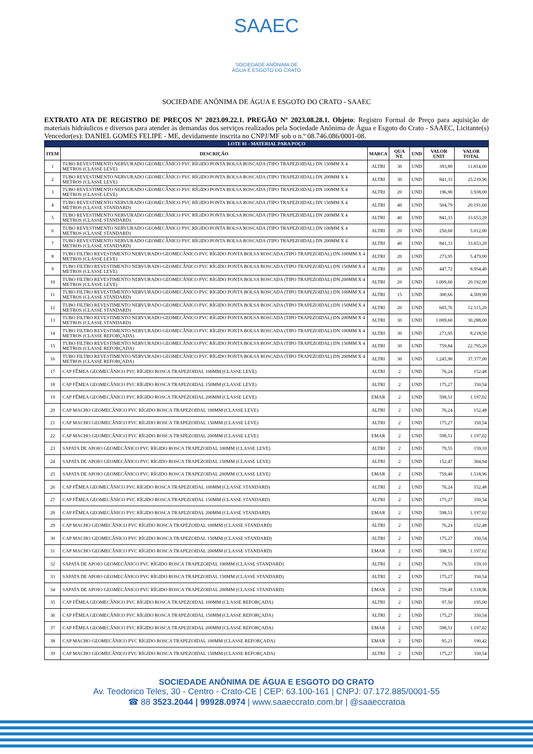SAAEC
SOCIEDADE ANÔNIMA DE
ÁGUA E ESGOTO DO CRATO
SOCIEDADE ANÔNIMA DE ÁGUA E ESGOTO DO CRATO - SAAEC
EXTRATO ATA DE REGISTRO DE PREÇOS Nº 2023.09.22.1. PREGÃO Nº 2023.08.28.1. Objeto: Registro Formal de Preço para aquisição de materiais hidráulicos e diversos para atender às demandas dos serviços realizados pela Sociedade Anônima de Água e Esgoto do Crato - SAAEC, Licitante(s) Vencedor(es): DANIEL GOMES FELIPE - ME, devidamente inscrita no CNPJ/MF sob o n.º 08.746.086/0001-08.
| LOTE 01 - MATERIAL PARA POÇO | | | | | | |
| ITEM | DESCRIÇÃO | MARCA | QUA NT. | UND | VALOR UNIT | VALOR TOTAL |
| 1 | TUBO REVESTIMENTO NERVURADO GEOMECÂNICO PVC RÍGIDO PONTA BOLSA ROSCADA (TIPO TRAPEZOIDAL) DN 150MM X 4 METROS (CLASSE LEVE) | ALTRI | 30 | UND | 393,80 | 11.814,00 |
| 2 | TUBO REVESTIMENTO NERVURADO GEOMECÂNICO PVC RÍGIDO PONTA BOLSA ROSCADA (TIPO TRAPEZOIDAL) DN 200MM X 4 METROS (CLASSE LEVE) | ALTRI | 30 | UND | 841,33 | 25.239,90 |
| 3 | TUBO REVESTIMENTO NERVURADO GEOMECÂNICO PVC RÍGIDO PONTA BOLSA ROSCADA (TIPO TRAPEZOIDAL) DN 100MM X 4 METROS (CLASSE LEVE) | ALTRI | 20 | UND | 196,90 | 3.938,00 |
| 4 | TUBO REVESTIMENTO NERVURADO GEOMECÂNICO PVC RÍGIDO PONTA BOLSA ROSCADA (TIPO TRAPEZOIDAL) DN 150MM X 4 METROS (CLASSE STANDARD) | ALTRI | 40 | UND | 504,79 | 20.191,60 |
| 5 | TUBO REVESTIMENTO NERVURADO GEOMECÂNICO PVC RÍGIDO PONTA BOLSA ROSCADA (TIPO TRAPEZOIDAL) DN 200MM X 4 METROS (CLASSE STANDARD) | ALTRI | 40 | UND | 841,33 | 33.653,20 |
| 6 | TUBO REVESTIMENTO NERVURADO GEOMECÂNICO PVC RÍGIDO PONTA BOLSA ROSCADA (TIPO TRAPEZOIDAL) DN 100MM X 4 METROS (CLASSE STANDARD) | ALTRI | 20 | UND | 250,60 | 5.012,00 |
| 7 | TUBO REVESTIMENTO NERVURADO GEOMECÂNICO PVC RÍGIDO PONTA BOLSA ROSCADA (TIPO TRAPEZOIDAL) DN 200MM X 4 METROS (CLASSE STANDARD) | ALTRI | 40 | UND | 841,33 | 33.653,20 |
| 8 | TUBO FILTRO REVESTIMENTO NERVURADO GEOMECÂNICO PVC RÍGIDO PONTA BOLSA ROSCADA (TIPO TRAPEZOIDAL) DN 100MM X 4 METROS (CLASSE LEVE) | ALTRI | 20 | UND | 273,95 | 5.479,00 |
| 9 | TUBO FILTRO REVESTIMENTO NERVURADO GEOMECÂNICO PVC RÍGIDO PONTA BOLSA ROSCADA (TIPO TRAPEZOIDAL) DN 150MM X 4 METROS (CLASSE LEVE) | ALTRI | 20 | UND | 447,72 | 8.954,40 |
| 10 | TUBO FILTRO REVESTIMENTO NERVURADO GEOMECÂNICO PVC RÍGIDO PONTA BOLSA ROSCADA (TIPO TRAPEZOIDAL) DN 200MM X 4 METROS (CLASSE LEVE) | ALTRI | 20 | UND | 1.009,60 | 20.192,00 |
| 11 | TUBO FILTRO REVESTIMENTO NERVURADO GEOMECÂNICO PVC RÍGIDO PONTA BOLSA ROSCADA (TIPO TRAPEZOIDAL) DN 100MM X 4 METROS (CLASSE STANDARD) | ALTRI | 15 | UND | 300,66 | 4.509,90 |
| 12 | TUBO FILTRO REVESTIMENTO NERVURADO GEOMECÂNICO PVC RÍGIDO PONTA BOLSA ROSCADA (TIPO TRAPEZOIDAL) DN 150MM X 4 METROS (CLASSE STANDARD) | ALTRI | 20 | UND | 605,76 | 12.115,20 |
| 13 | TUBO FILTRO REVESTIMENTO NERVURADO GEOMECÂNICO PVC RÍGIDO PONTA BOLSA ROSCADA (TIPO TRAPEZOIDAL) DN 200MM X 4 METROS (CLASSE STANDARD) | ALTRI | 30 | UND | 1.009,60 | 30.288,00 |
| 14 | TUBO FILTRO REVESTIMENTO NERVURADO GEOMECÂNICO PVC RÍGIDO PONTA BOLSA ROSCADA (TIPO TRAPEZOIDAL) DN 100MM X 4 METROS (CLASSE REFORÇADA) | ALTRI | 30 | UND | 273,95 | 8.218,50 |
| 15 | TUBO FILTRO REVESTIMENTO NERVURADO GEOMECÂNICO PVC RÍGIDO PONTA BOLSA ROSCADA (TIPO TRAPEZOIDAL) DN 150MM X 4 METROS (CLASSE REFORÇADA) | ALTRI | 30 | UND | 759,84 | 22.795,20 |
| 16 | TUBO FILTRO REVESTIMENTO NERVURADO GEOMECÂNICO PVC RÍGIDO PONTA BOLSA ROSCADA (TIPO TRAPEZOIDAL) DN 200MM X 4 METROS (CLASSE REFORÇADA) | ALTRI | 30 | UND | 1.245,90 | 37.377,00 |
| 17 | CAP FÊMEA GEOMECÂNICO PVC RÍGIDO ROSCA TRAPEZOIDAL 100MM (CLASSE LEVE) | ALTRI | 2 | UND | 76,24 | 152,48 |
| 18 | CAP FÊMEA GEOMECÂNICO PVC RÍGIDO ROSCA TRAPEZOIDAL 150MM (CLASSE LEVE) | ALTRI | 2 | UND | 175,27 | 350,54 |
| 19 | CAP FÊMEA GEOMECÂNICO PVC RÍGIDO ROSCA TRAPEZOIDAL 200MM (CLASSE LEVE) | EMAR | 2 | UND | 598,51 | 1.197,02 |
| 20 | CAP MACHO GEOMECÂNICO PVC RÍGIDO ROSCA TRAPEZOIDAL 100MM (CLASSE LEVE) | ALTRI | 2 | UND | 76,24 | 152,48 |
| 21 | CAP MACHO GEOMECÂNICO PVC RÍGIDO ROSCA TRAPEZOIDAL 150MM (CLASSE LEVE) | ALTRI | 2 | UND | 175,27 | 350,54 |
| 22 | CAP MACHO GEOMECÂNICO PVC RÍGIDO ROSCA TRAPEZOIDAL 200MM (CLASSE LEVE) | EMAR | 2 | UND | 598,51 | 1.197,02 |
| 23 | SAPATA DE APOIO GEOMECÂNICO PVC RÍGIDO ROSCA TRAPEZOIDAL 100MM (CLASSE LEVE) | ALTRI | 2 | UND | 79,55 | 159,10 |
| 24 | SAPATA DE APOIO GEOMECÂNICO PVC RÍGIDO ROSCA TRAPEZOIDAL 150MM (CLASSE LEVE) | ALTRI | 2 | UND | 152,47 | 304,94 |
| 25 | SAPATA DE APOIO GEOMECÂNICO PVC RÍGIDO ROSCA TRAPEZOIDAL 200MM (CLASSE LEVE) | EMAR | 2 | UND | 759,48 | 1.518,96 |
| 26 | CAP FÊMEA GEOMECÂNICO PVC RÍGIDO ROSCA TRAPEZOIDAL 100MM (CLASSE STANDARD) | ALTRI | 2 | UND | 76,24 | 152,48 |
| 27 | CAP FÊMEA GEOMECÂNICO PVC RÍGIDO ROSCA TRAPEZOIDAL 150MM (CLASSE STANDARD) | ALTRI | 2 | UND | 175,27 | 350,54 |
| 28 | CAP FÊMEA GEOMECÂNICO PVC RÍGIDO ROSCA TRAPEZOIDAL 200MM (CLASSE STANDARD) | EMAR | 2 | UND | 598,51 | 1.197,02 |
| 29 | CAP MACHO GEOMECÂNICO PVC RÍGIDO ROSCA TRAPEZOIDAL 100MM (CLASSE STANDARD) | ALTRI | 2 | UND | 76,24 | 152,48 |
| 30 | CAP MACHO GEOMECÂNICO PVC RÍGIDO ROSCA TRAPEZOIDAL 150MM (CLASSE STANDARD) | ALTRI | 2 | UND | 175,27 | 350,54 |
| 31 | CAP MACHO GEOMECÂNICO PVC RÍGIDO ROSCA TRAPEZOIDAL 200MM (CLASSE STANDARD) | EMAR | 2 | UND | 598,51 | 1.197,02 |
| 32 | SAPATA DE APOIO GEOMECÂNICO PVC RÍGIDO ROSCA TRAPEZOIDAL 100MM (CLASSE STANDARD) | ALTRI | 2 | UND | 79,55 | 159,10 |
| 33 | SAPATA DE APOIO GEOMECÂNICO PVC RÍGIDO ROSCA TRAPEZOIDAL 150MM (CLASSE STANDARD) | ALTRI | 2 | UND | 175,27 | 350,54 |
| 34 | SAPATA DE APOIO GEOMECÂNICO PVC RÍGIDO ROSCA TRAPEZOIDAL 200MM (CLASSE STANDARD) | EMAR | 2 | UND | 759,48 | 1.518,96 |
| 35 | CAP FÊMEA GEOMECÂNICO PVC RÍGIDO ROSCA TRAPEZOIDAL 100MM (CLASSE REFORÇADA) | ALTRI | 2 | UND | 97,50 | 195,00 |
| 36 | CAP FÊMEA GEOMECÂNICO PVC RÍGIDO ROSCA TRAPEZOIDAL 150MM (CLASSE REFORÇADA) | ALTRI | 2 | UND | 175,27 | 350,54 |
| 37 | CAP FÊMEA GEOMECÂNICO PVC RÍGIDO ROSCA TRAPEZOIDAL 200MM (CLASSE REFORÇADA) | EMAR | 2 | UND | 598,51 | 1.197,02 |
| 38 | CAP MACHO GEOMECÂNICO PVC RÍGIDO ROSCA TRAPEZOIDAL 100MM (CLASSE REFORÇADA) | EMAR | 2 | UND | 95,21 | 190,42 |
| 39 | CAP MACHO GEOMECÂNICO PVC RÍGIDO ROSCA TRAPEZOIDAL 150MM (CLASSE REFORÇADA) | ALTRI | 2 | UND | 175,27 | 350,54 |
SOCIEDADE ANÔNIMA DE ÁGUA E ESGOTO DO CRATO
Av. Teodorico Teles, 30 - Centro - Crato-CE | CEP: 63.100-161 | CNPJ: 07.172.885/0001-55
☎ 88 3523.2044 | 99928.0974 | www.saaeccrato.com.br | @saaeccratoa